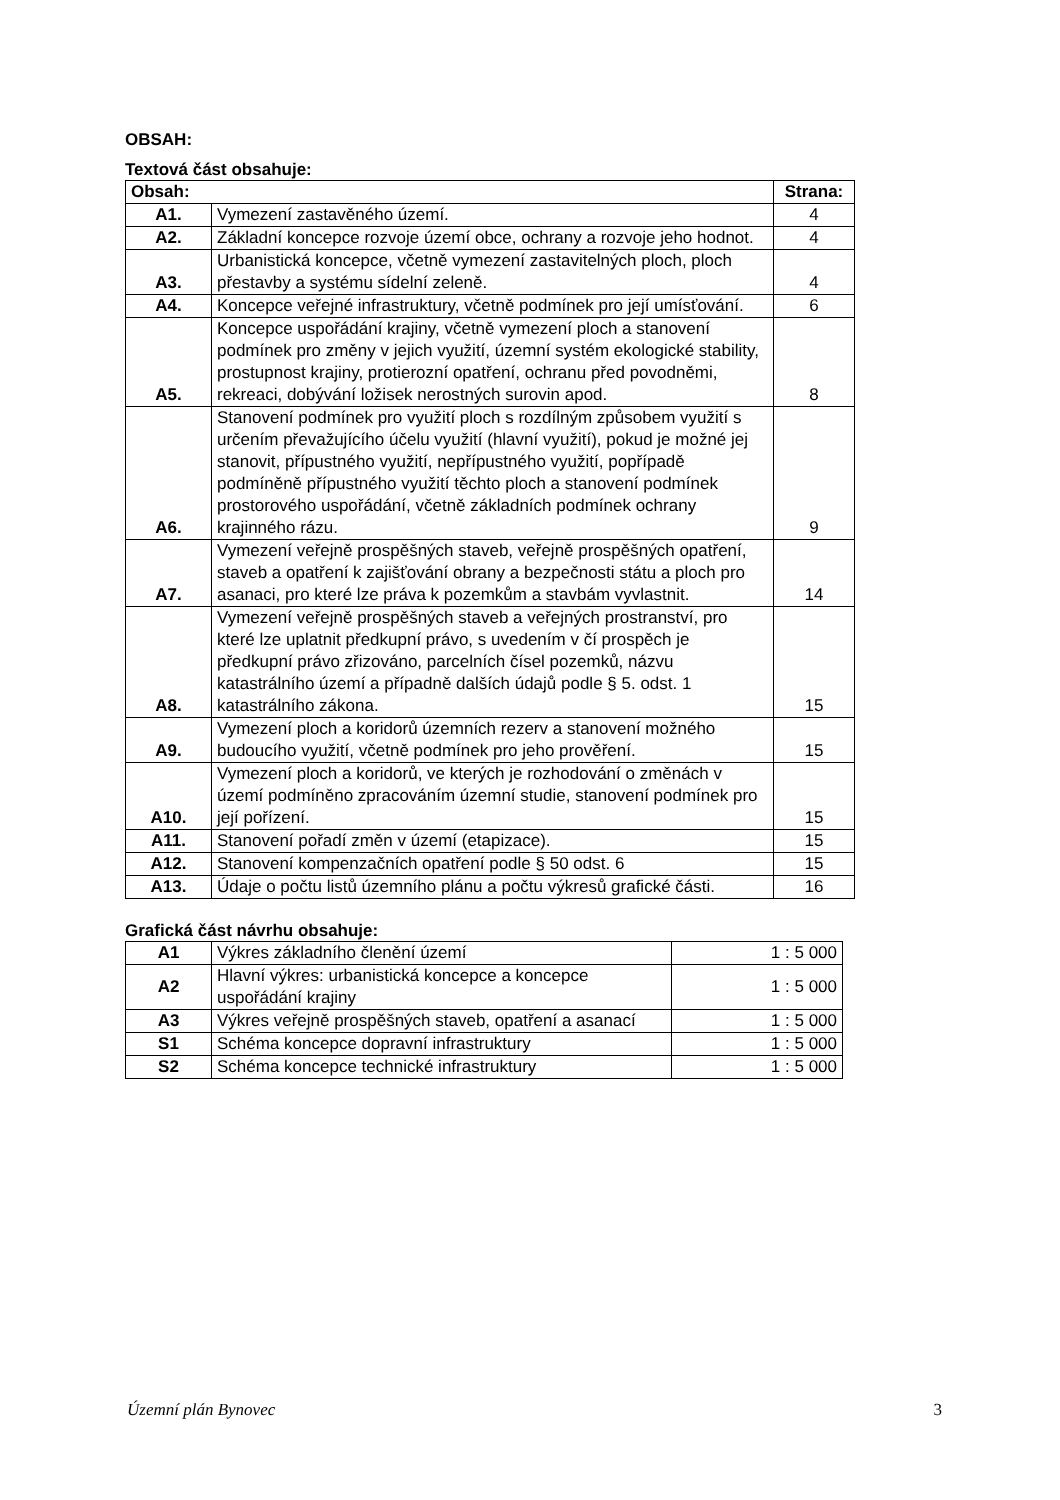OBSAH:
Textová část obsahuje:
| Obsah: | | Strana: |
| --- | --- | --- |
| A1. | Vymezení zastavěného území. | 4 |
| A2. | Základní koncepce rozvoje území obce, ochrany a rozvoje jeho hodnot. | 4 |
| A3. | Urbanistická koncepce, včetně vymezení zastavitelných ploch, ploch přestavby a systému sídelní zeleně. | 4 |
| A4. | Koncepce veřejné infrastruktury, včetně podmínek pro její umísťování. | 6 |
| A5. | Koncepce uspořádání krajiny, včetně vymezení ploch a stanovení podmínek pro změny v jejich využití, územní systém ekologické stability, prostupnost krajiny, protierozní opatření, ochranu před povodněmi, rekreaci, dobývání ložisek nerostných surovin apod. | 8 |
| A6. | Stanovení podmínek pro využití ploch s rozdílným způsobem využití s určením převažujícího účelu využití (hlavní využití), pokud je možné jej stanovit, přípustného využití, nepřípustného využití, popřípadě podmíněně přípustného využití těchto ploch a stanovení podmínek prostorového uspořádání, včetně základních podmínek ochrany krajinného rázu. | 9 |
| A7. | Vymezení veřejně prospěšných staveb, veřejně prospěšných opatření, staveb a opatření k zajišťování obrany a bezpečnosti státu a ploch pro asanaci, pro které lze práva k pozemkům a stavbám vyvlastnit. | 14 |
| A8. | Vymezení veřejně prospěšných staveb a veřejných prostranství, pro které lze uplatnit předkupní právo, s uvedením v čí prospěch je předkupní právo zřizováno, parcelních čísel pozemků, názvu katastrálního území a případně dalších údajů podle § 5. odst. 1 katastrálního zákona. | 15 |
| A9. | Vymezení ploch a koridorů územních rezerv a stanovení možného budoucího využití, včetně podmínek pro jeho prověření. | 15 |
| A10. | Vymezení ploch a koridorů, ve kterých je rozhodování o změnách v území podmíněno zpracováním územní studie, stanovení podmínek pro její pořízení. | 15 |
| A11. | Stanovení pořadí změn v území (etapizace). | 15 |
| A12. | Stanovení kompenzačních opatření podle § 50 odst. 6 | 15 |
| A13. | Údaje o počtu listů územního plánu a počtu výkresů grafické části. | 16 |
Grafická část návrhu obsahuje:
| A1 | Výkres základního členění území | 1 : 5 000 |
| A2 | Hlavní výkres: urbanistická koncepce a koncepce uspořádání krajiny | 1 : 5 000 |
| A3 | Výkres veřejně prospěšných staveb, opatření a asanací | 1 : 5 000 |
| S1 | Schéma koncepce dopravní infrastruktury | 1 : 5 000 |
| S2 | Schéma koncepce technické infrastruktury | 1 : 5 000 |
Územní plán Bynovec 3